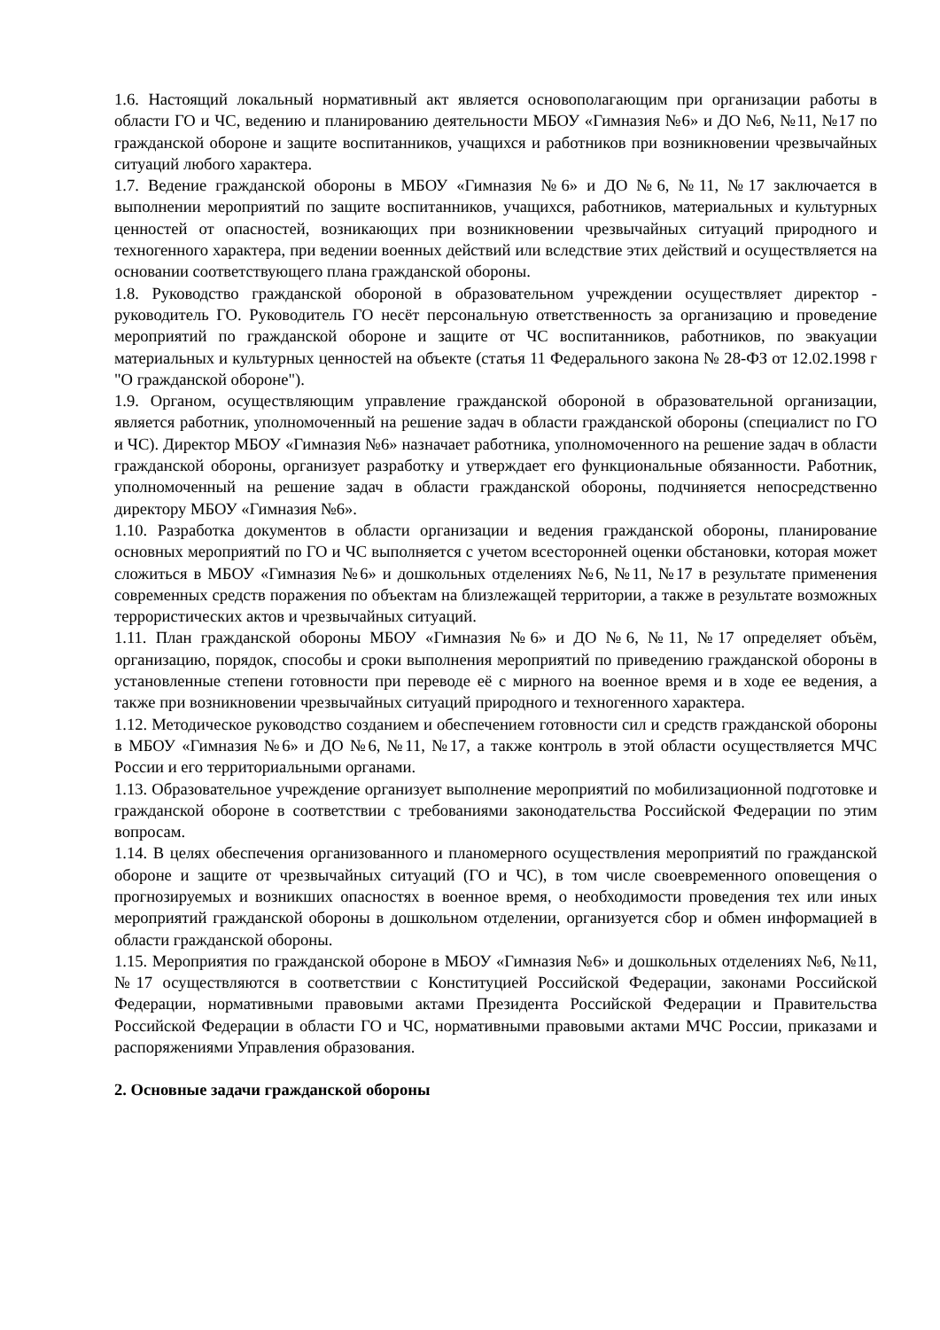1.6. Настоящий локальный нормативный акт является основополагающим при организации работы в области ГО и ЧС, ведению и планированию деятельности МБОУ «Гимназия №6» и ДО №6, №11, №17 по гражданской обороне и защите воспитанников, учащихся и работников при возникновении чрезвычайных ситуаций любого характера.
1.7. Ведение гражданской обороны в МБОУ «Гимназия №6» и ДО №6, №11, №17 заключается в выполнении мероприятий по защите воспитанников, учащихся, работников, материальных и культурных ценностей от опасностей, возникающих при возникновении чрезвычайных ситуаций природного и техногенного характера, при ведении военных действий или вследствие этих действий и осуществляется на основании соответствующего плана гражданской обороны.
1.8. Руководство гражданской обороной в образовательном учреждении осуществляет директор - руководитель ГО. Руководитель ГО несёт персональную ответственность за организацию и проведение мероприятий по гражданской обороне и защите от ЧС воспитанников, работников, по эвакуации материальных и культурных ценностей на объекте (статья 11 Федерального закона № 28-ФЗ от 12.02.1998 г "О гражданской обороне").
1.9. Органом, осуществляющим управление гражданской обороной в образовательной организации, является работник, уполномоченный на решение задач в области гражданской обороны (специалист по ГО и ЧС). Директор МБОУ «Гимназия №6» назначает работника, уполномоченного на решение задач в области гражданской обороны, организует разработку и утверждает его функциональные обязанности. Работник, уполномоченный на решение задач в области гражданской обороны, подчиняется непосредственно директору МБОУ «Гимназия №6».
1.10. Разработка документов в области организации и ведения гражданской обороны, планирование основных мероприятий по ГО и ЧС выполняется с учетом всесторонней оценки обстановки, которая может сложиться в МБОУ «Гимназия №6» и дошкольных отделениях №6, №11, №17 в результате применения современных средств поражения по объектам на близлежащей территории, а также в результате возможных террористических актов и чрезвычайных ситуаций.
1.11. План гражданской обороны МБОУ «Гимназия №6» и ДО №6, №11, №17 определяет объём, организацию, порядок, способы и сроки выполнения мероприятий по приведению гражданской обороны в установленные степени готовности при переводе её с мирного на военное время и в ходе ее ведения, а также при возникновении чрезвычайных ситуаций природного и техногенного характера.
1.12. Методическое руководство созданием и обеспечением готовности сил и средств гражданской обороны в МБОУ «Гимназия №6» и ДО №6, №11, №17, а также контроль в этой области осуществляется МЧС России и его территориальными органами.
1.13. Образовательное учреждение организует выполнение мероприятий по мобилизационной подготовке и гражданской обороне в соответствии с требованиями законодательства Российской Федерации по этим вопросам.
1.14. В целях обеспечения организованного и планомерного осуществления мероприятий по гражданской обороне и защите от чрезвычайных ситуаций (ГО и ЧС), в том числе своевременного оповещения о прогнозируемых и возникших опасностях в военное время, о необходимости проведения тех или иных мероприятий гражданской обороны в дошкольном отделении, организуется сбор и обмен информацией в области гражданской обороны.
1.15. Мероприятия по гражданской обороне в МБОУ «Гимназия №6» и дошкольных отделениях №6, №11, №17 осуществляются в соответствии с Конституцией Российской Федерации, законами Российской Федерации, нормативными правовыми актами Президента Российской Федерации и Правительства Российской Федерации в области ГО и ЧС, нормативными правовыми актами МЧС России, приказами и распоряжениями Управления образования.
2. Основные задачи гражданской обороны